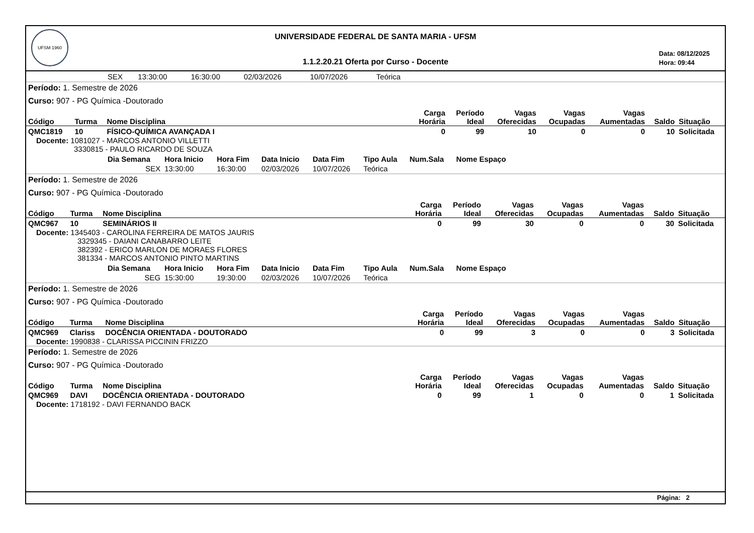UFSM 1960
UNIVERSIDADE FEDERAL DE SANTA MARIA - UFSM
1.1.2.20.21 Oferta por Curso - Docente
Data: 08/12/2025
Hora: 09:44
| | SEX | 13:30:00 | 16:30:00 | 02/03/2026 | 10/07/2026 | Teórica | |
Período: 1. Semestre de 2026
Curso: 907 - PG Química -Doutorado
| Código | Turma | Nome Disciplina | Carga Horária | Período Ideal | Vagas Oferecidas | Vagas Ocupadas | Vagas Aumentadas | Saldo | Situação |
| --- | --- | --- | --- | --- | --- | --- | --- | --- | --- |
| QMC1819 | 10 | FÍSICO-QUÍMICA AVANÇADA I | 0 | 99 | 10 | 0 | 0 | 10 | Solicitada |
Docente: 1081027 - MARCOS ANTONIO VILLETTI
3330815 - PAULO RICARDO DE SOUZA
| | Dia Semana | Hora Inicio | Hora Fim | Data Inicio | Data Fim | Tipo Aula | Num.Sala | Nome Espaço | |
| | SEX | 13:30:00 | 16:30:00 | 02/03/2026 | 10/07/2026 | Teórica | | | |
Período: 1. Semestre de 2026
Curso: 907 - PG Química -Doutorado
| Código | Turma | Nome Disciplina | Carga Horária | Período Ideal | Vagas Oferecidas | Vagas Ocupadas | Vagas Aumentadas | Saldo | Situação |
| --- | --- | --- | --- | --- | --- | --- | --- | --- | --- |
| QMC967 | 10 | SEMINÁRIOS II | 0 | 99 | 30 | 0 | 0 | 30 | Solicitada |
Docente: 1345403 - CAROLINA FERREIRA DE MATOS JAURIS
3329345 - DAIANI CANABARRO LEITE
382392 - ERICO MARLON DE MORAES FLORES
381334 - MARCOS ANTONIO PINTO MARTINS
| | Dia Semana | Hora Inicio | Hora Fim | Data Inicio | Data Fim | Tipo Aula | Num.Sala | Nome Espaço | |
| | SEG | 15:30:00 | 19:30:00 | 02/03/2026 | 10/07/2026 | Teórica | | | |
Período: 1. Semestre de 2026
Curso: 907 - PG Química -Doutorado
| Código | Turma | Nome Disciplina | Carga Horária | Período Ideal | Vagas Oferecidas | Vagas Ocupadas | Vagas Aumentadas | Saldo | Situação |
| --- | --- | --- | --- | --- | --- | --- | --- | --- | --- |
| QMC969 | Clariss | DOCÊNCIA ORIENTADA - DOUTORADO | 0 | 99 | 3 | 0 | 0 | 3 | Solicitada |
Docente: 1990838 - CLARISSA PICCININ FRIZZO
Período: 1. Semestre de 2026
Curso: 907 - PG Química -Doutorado
| Código | Turma | Nome Disciplina | Carga Horária | Período Ideal | Vagas Oferecidas | Vagas Ocupadas | Vagas Aumentadas | Saldo | Situação |
| --- | --- | --- | --- | --- | --- | --- | --- | --- | --- |
| QMC969 | DAVI | DOCÊNCIA ORIENTADA - DOUTORADO | 0 | 99 | 1 | 0 | 0 | 1 | Solicitada |
Docente: 1718192 - DAVI FERNANDO BACK
Página: 2